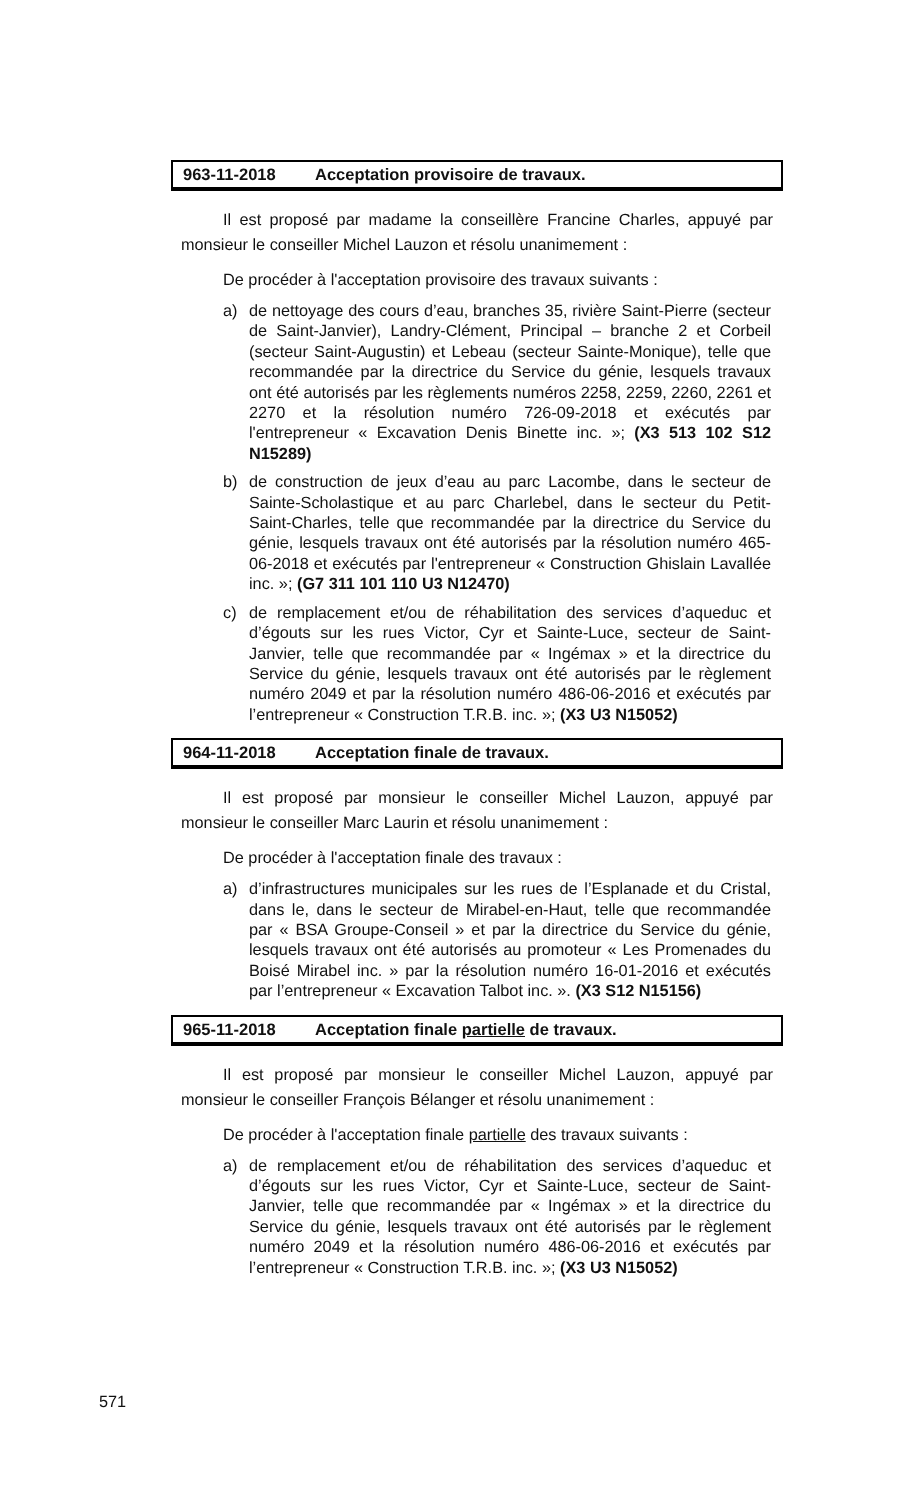963-11-2018 Acceptation provisoire de travaux.
Il est proposé par madame la conseillère Francine Charles, appuyé par monsieur le conseiller Michel Lauzon et résolu unanimement :
De procéder à l'acceptation provisoire des travaux suivants :
a) de nettoyage des cours d’eau, branches 35, rivière Saint-Pierre (secteur de Saint-Janvier), Landry-Clément, Principal – branche 2 et Corbeil (secteur Saint-Augustin) et Lebeau (secteur Sainte-Monique), telle que recommandée par la directrice du Service du génie, lesquels travaux ont été autorisés par les règlements numéros 2258, 2259, 2260, 2261 et 2270 et la résolution numéro 726-09-2018 et exécutés par l'entrepreneur « Excavation Denis Binette inc. »; (X3 513 102 S12 N15289)
b) de construction de jeux d’eau au parc Lacombe, dans le secteur de Sainte-Scholastique et au parc Charlebel, dans le secteur du Petit-Saint-Charles, telle que recommandée par la directrice du Service du génie, lesquels travaux ont été autorisés par la résolution numéro 465-06-2018 et exécutés par l'entrepreneur « Construction Ghislain Lavallée inc. »; (G7 311 101 110 U3 N12470)
c) de remplacement et/ou de réhabilitation des services d’aqueduc et d’égouts sur les rues Victor, Cyr et Sainte-Luce, secteur de Saint-Janvier, telle que recommandée par « Ingémax » et la directrice du Service du génie, lesquels travaux ont été autorisés par le règlement numéro 2049 et par la résolution numéro 486-06-2016 et exécutés par l’entrepreneur « Construction T.R.B. inc. »; (X3 U3 N15052)
964-11-2018 Acceptation finale de travaux.
Il est proposé par monsieur le conseiller Michel Lauzon, appuyé par monsieur le conseiller Marc Laurin et résolu unanimement :
De procéder à l'acceptation finale des travaux :
a) d’infrastructures municipales sur les rues de l’Esplanade et du Cristal, dans le, dans le secteur de Mirabel-en-Haut, telle que recommandée par « BSA Groupe-Conseil » et par la directrice du Service du génie, lesquels travaux ont été autorisés au promoteur « Les Promenades du Boisé Mirabel inc. » par la résolution numéro 16-01-2016 et exécutés par l’entrepreneur « Excavation Talbot inc. ». (X3 S12 N15156)
965-11-2018 Acceptation finale partielle de travaux.
Il est proposé par monsieur le conseiller Michel Lauzon, appuyé par monsieur le conseiller François Bélanger et résolu unanimement :
De procéder à l'acceptation finale partielle des travaux suivants :
a) de remplacement et/ou de réhabilitation des services d’aqueduc et d’égouts sur les rues Victor, Cyr et Sainte-Luce, secteur de Saint-Janvier, telle que recommandée par « Ingémax » et la directrice du Service du génie, lesquels travaux ont été autorisés par le règlement numéro 2049 et la résolution numéro 486-06-2016 et exécutés par l’entrepreneur « Construction T.R.B. inc. »; (X3 U3 N15052)
571